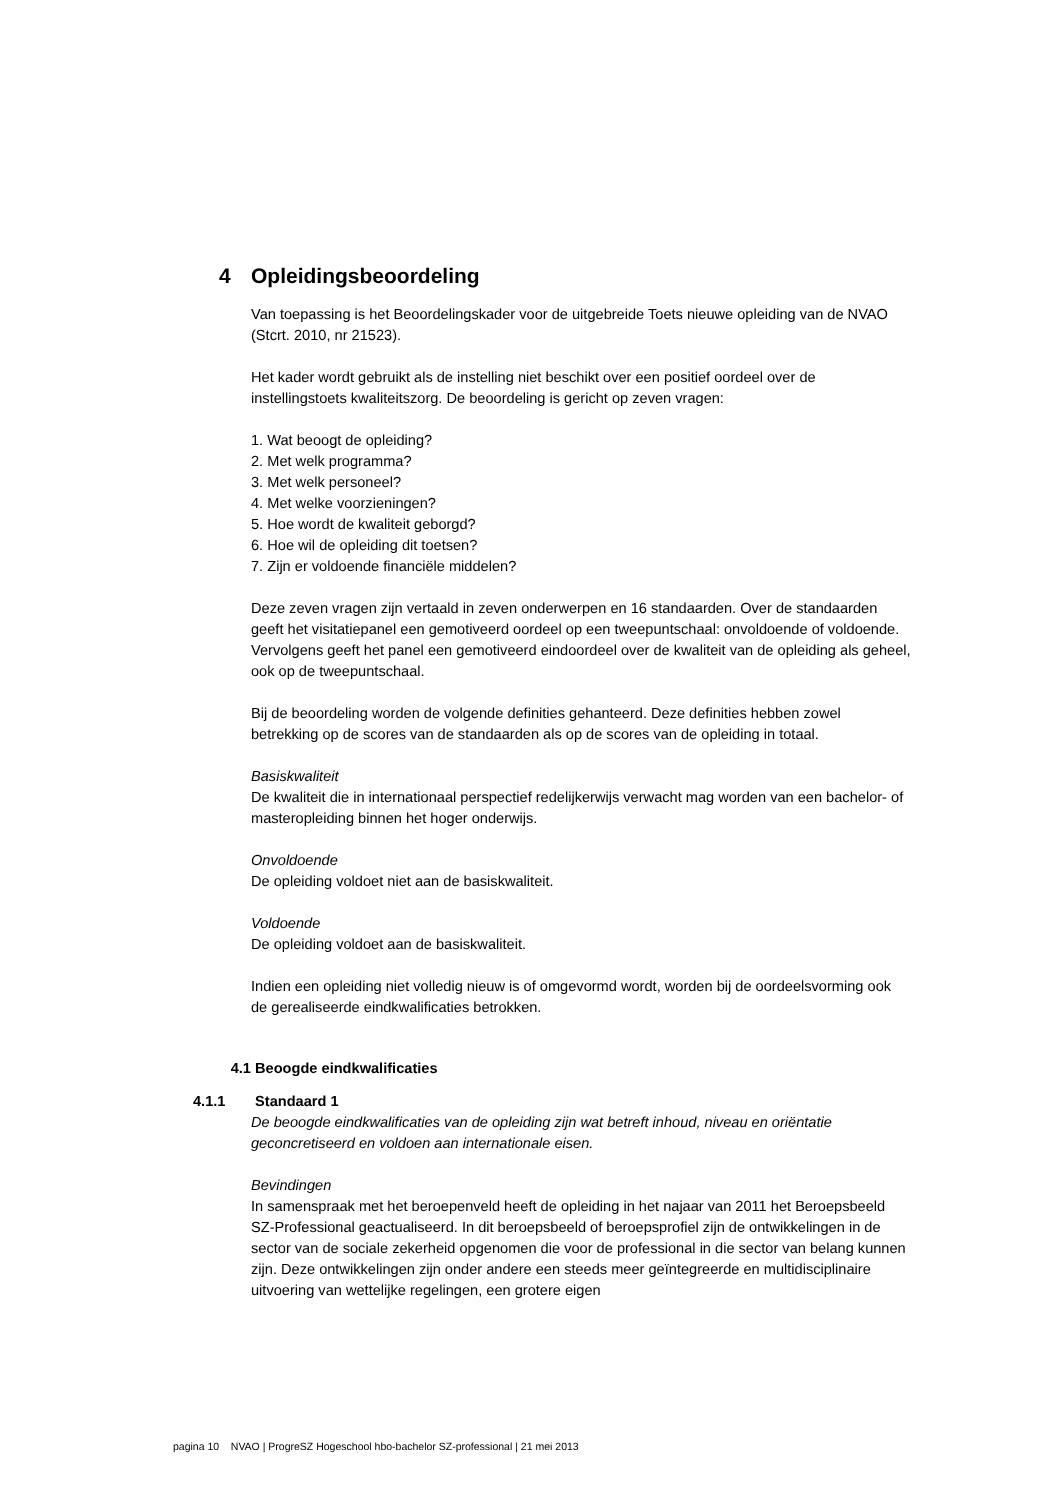4 Opleidingsbeoordeling
Van toepassing is het Beoordelingskader voor de uitgebreide Toets nieuwe opleiding van de NVAO (Stcrt. 2010, nr 21523).
Het kader wordt gebruikt als de instelling niet beschikt over een positief oordeel over de instellingstoets kwaliteitszorg. De beoordeling is gericht op zeven vragen:
1. Wat beoogt de opleiding?
2. Met welk programma?
3. Met welk personeel?
4. Met welke voorzieningen?
5. Hoe wordt de kwaliteit geborgd?
6. Hoe wil de opleiding dit toetsen?
7. Zijn er voldoende financiële middelen?
Deze zeven vragen zijn vertaald in zeven onderwerpen en 16 standaarden. Over de standaarden geeft het visitatiepanel een gemotiveerd oordeel op een tweepuntschaal: onvoldoende of voldoende. Vervolgens geeft het panel een gemotiveerd eindoordeel over de kwaliteit van de opleiding als geheel, ook op de tweepuntschaal.
Bij de beoordeling worden de volgende definities gehanteerd. Deze definities hebben zowel betrekking op de scores van de standaarden als op de scores van de opleiding in totaal.
Basiskwaliteit
De kwaliteit die in internationaal perspectief redelijkerwijs verwacht mag worden van een bachelor- of masteropleiding binnen het hoger onderwijs.
Onvoldoende
De opleiding voldoet niet aan de basiskwaliteit.
Voldoende
De opleiding voldoet aan de basiskwaliteit.
Indien een opleiding niet volledig nieuw is of omgevormd wordt, worden bij de oordeelsvorming ook de gerealiseerde eindkwalificaties betrokken.
4.1 Beoogde eindkwalificaties
4.1.1 Standaard 1
De beoogde eindkwalificaties van de opleiding zijn wat betreft inhoud, niveau en oriëntatie geconcretiseerd en voldoen aan internationale eisen.
Bevindingen
In samenspraak met het beroepenveld heeft de opleiding in het najaar van 2011 het Beroepsbeeld SZ-Professional geactualiseerd. In dit beroepsbeeld of beroepsprofiel zijn de ontwikkelingen in de sector van de sociale zekerheid opgenomen die voor de professional in die sector van belang kunnen zijn. Deze ontwikkelingen zijn onder andere een steeds meer geïntegreerde en multidisciplinaire uitvoering van wettelijke regelingen, een grotere eigen
pagina 10 NVAO | ProgreSZ Hogeschool hbo-bachelor SZ-professional | 21 mei 2013